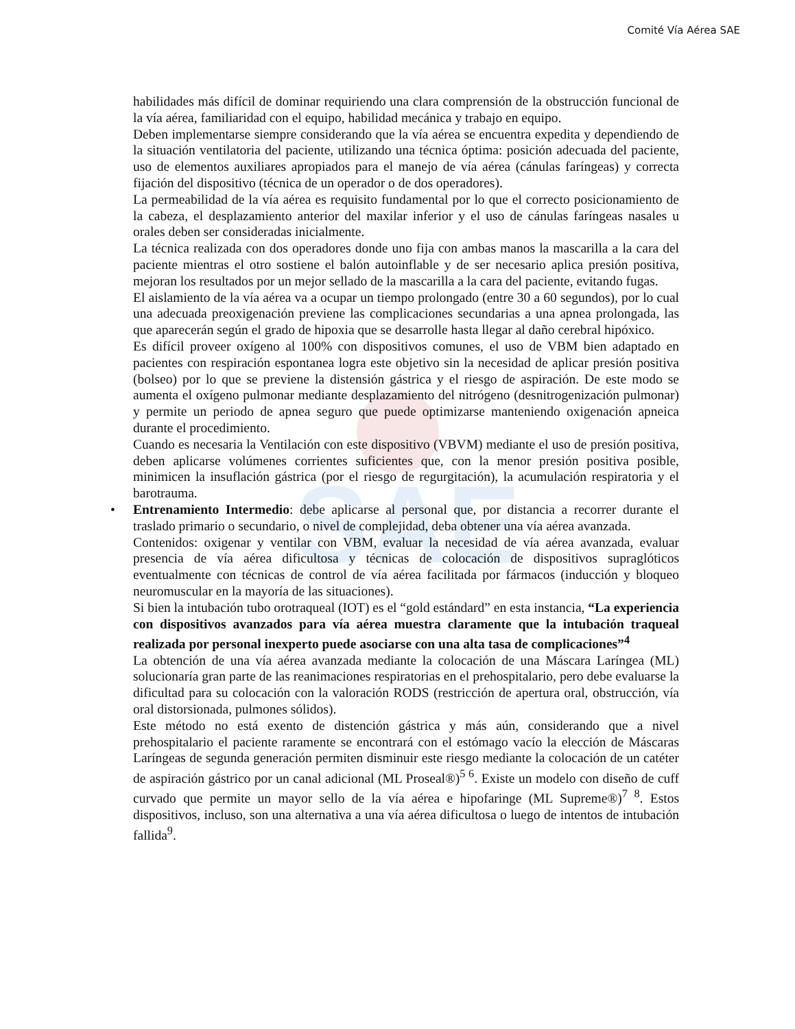Comité Vía Aérea SAE
SAE
habilidades más difícil de dominar requiriendo una clara comprensión de la obstrucción funcional de la vía aérea, familiaridad con el equipo, habilidad mecánica y trabajo en equipo.
Deben implementarse siempre considerando que la vía aérea se encuentra expedita y dependiendo de la situación ventilatoria del paciente, utilizando una técnica óptima: posición adecuada del paciente, uso de elementos auxiliares apropiados para el manejo de vía aérea (cánulas faríngeas) y correcta fijación del dispositivo (técnica de un operador o de dos operadores).
La permeabilidad de la vía aérea es requisito fundamental por lo que el correcto posicionamiento de la cabeza, el desplazamiento anterior del maxilar inferior y el uso de cánulas faríngeas nasales u orales deben ser consideradas inicialmente.
La técnica realizada con dos operadores donde uno fija con ambas manos la mascarilla a la cara del paciente mientras el otro sostiene el balón autoinflable y de ser necesario aplica presión positiva, mejoran los resultados por un mejor sellado de la mascarilla a la cara del paciente, evitando fugas.
El aislamiento de la vía aérea va a ocupar un tiempo prolongado (entre 30 a 60 segundos), por lo cual una adecuada preoxigenación previene las complicaciones secundarias a una apnea prolongada, las que aparecerán según el grado de hipoxia que se desarrolle hasta llegar al daño cerebral hipóxico.
Es difícil proveer oxígeno al 100% con dispositivos comunes, el uso de VBM bien adaptado en pacientes con respiración espontanea logra este objetivo sin la necesidad de aplicar presión positiva (bolseo) por lo que se previene la distensión gástrica y el riesgo de aspiración. De este modo se aumenta el oxígeno pulmonar mediante desplazamiento del nitrógeno (desnitrogenización pulmonar) y permite un periodo de apnea seguro que puede optimizarse manteniendo oxigenación apneica durante el procedimiento.
Cuando es necesaria la Ventilación con este dispositivo (VBVM) mediante el uso de presión positiva, deben aplicarse volúmenes corrientes suficientes que, con la menor presión positiva posible, minimicen la insuflación gástrica (por el riesgo de regurgitación), la acumulación respiratoria y el barotrauma.
• Entrenamiento Intermedio: debe aplicarse al personal que, por distancia a recorrer durante el traslado primario o secundario, o nivel de complejidad, deba obtener una vía aérea avanzada.
Contenidos: oxigenar y ventilar con VBM, evaluar la necesidad de vía aérea avanzada, evaluar presencia de vía aérea dificultosa y técnicas de colocación de dispositivos supraglóticos eventualmente con técnicas de control de vía aérea facilitada por fármacos (inducción y bloqueo neuromuscular en la mayoría de las situaciones).
Si bien la intubación tubo orotraqueal (IOT) es el “gold estándard” en esta instancia, “La experiencia con dispositivos avanzados para vía aérea muestra claramente que la intubación traqueal realizada por personal inexperto puede asociarse con una alta tasa de complicaciones”<sup>4</sup>
La obtención de una vía aérea avanzada mediante la colocación de una Máscara Laríngea (ML) solucionaría gran parte de las reanimaciones respiratorias en el prehospitalario, pero debe evaluarse la dificultad para su colocación con la valoración RODS (restricción de apertura oral, obstrucción, vía oral distorsionada, pulmones sólidos).
Este método no está exento de distención gástrica y más aún, considerando que a nivel prehospitalario el paciente raramente se encontrará con el estómago vacío la elección de Máscaras Laríngeas de segunda generación permiten disminuir este riesgo mediante la colocación de un catéter de aspiración gástrico por un canal adicional (ML Proseal®)<sup>5 6</sup>. Existe un modelo con diseño de cuff curvado que permite un mayor sello de la vía aérea e hipofaringe (ML Supreme®)<sup>7 8</sup>. Estos dispositivos, incluso, son una alternativa a una vía aérea dificultosa o luego de intentos de intubación fallida<sup>9</sup>.